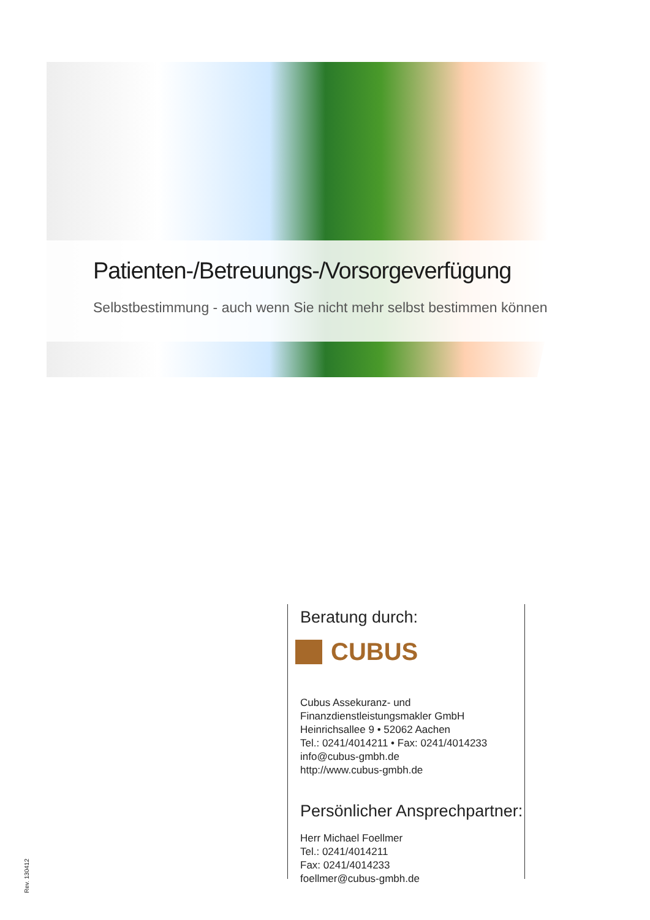Patienten-/Betreuungs-/Vorsorgeverfügung
Selbstbestimmung - auch wenn Sie nicht mehr selbst bestimmen können
Beratung durch:
CUBUS
Cubus Assekuranz- und Finanzdienstleistungsmakler GmbH
Heinrichsallee 9 • 52062 Aachen
Tel.: 0241/4014211 • Fax: 0241/4014233
info@cubus-gmbh.de
http://www.cubus-gmbh.de
Persönlicher Ansprechpartner:
Herr Michael Foellmer
Tel.: 0241/4014211
Fax: 0241/4014233
foellmer@cubus-gmbh.de
Rev. 130412